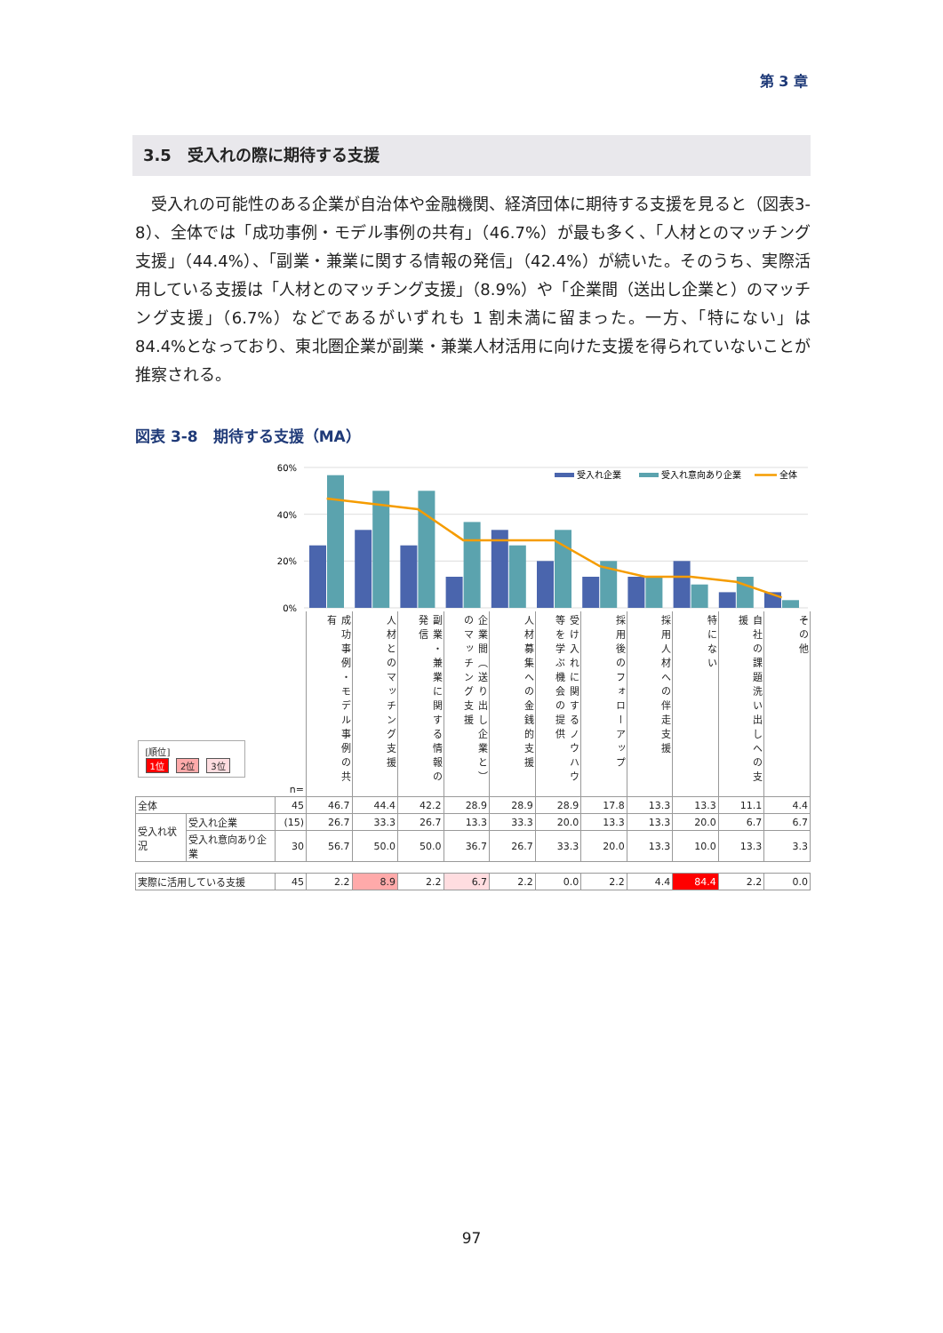第 3 章
3.5　受入れの際に期待する支援
受入れの可能性のある企業が自治体や金融機関、経済団体に期待する支援を見ると（図表3-8）、全体では「成功事例・モデル事例の共有」（46.7%）が最も多く、「人材とのマッチング支援」（44.4%）、「副業・兼業に関する情報の発信」（42.4%）が続いた。そのうち、実際活用している支援は「人材とのマッチング支援」（8.9%）や「企業間（送出し企業と）のマッチング支援」（6.7%）などであるがいずれも 1 割未満に留まった。一方、「特にない」は 84.4%となっており、東北圏企業が副業・兼業人材活用に向けた支援を得られていないことが推察される。
図表 3-8　期待する支援（MA）
60%
40%
20%
0%
受入れ企業
受入れ意向あり企業
全体
| [順位] 1位 2位 3位 | | n= | 成功事例・モデル事例の共有 | 人材とのマッチング支援 | 副業・兼業に関する情報の発信 | 企業間（送り出し企業と）のマッチング支援 | 人材募集への金銭的支援 | 受け入れに関するノウハウ等を学ぶ機会の提供 | 採用後のフォローアップ | 採用人材への伴走支援 | 特にない | 自社の課題洗い出しへの支援 | その他 |
| --- | --- | --- | --- | --- | --- | --- | --- | --- | --- | --- | --- | --- | --- |
| 全体 | | 45 | 46.7 | 44.4 | 42.2 | 28.9 | 28.9 | 28.9 | 17.8 | 13.3 | 13.3 | 11.1 | 4.4 |
| 受入れ状況 | 受入れ企業 | (15) | 26.7 | 33.3 | 26.7 | 13.3 | 33.3 | 20.0 | 13.3 | 13.3 | 20.0 | 6.7 | 6.7 |
| | 受入れ意向あり企業 | 30 | 56.7 | 50.0 | 50.0 | 36.7 | 26.7 | 33.3 | 20.0 | 13.3 | 10.0 | 13.3 | 3.3 |
| 実際に活用している支援 | | 45 | 2.2 | 8.9 | 2.2 | 6.7 | 2.2 | 0.0 | 2.2 | 4.4 | 84.4 | 2.2 | 0.0 |
97